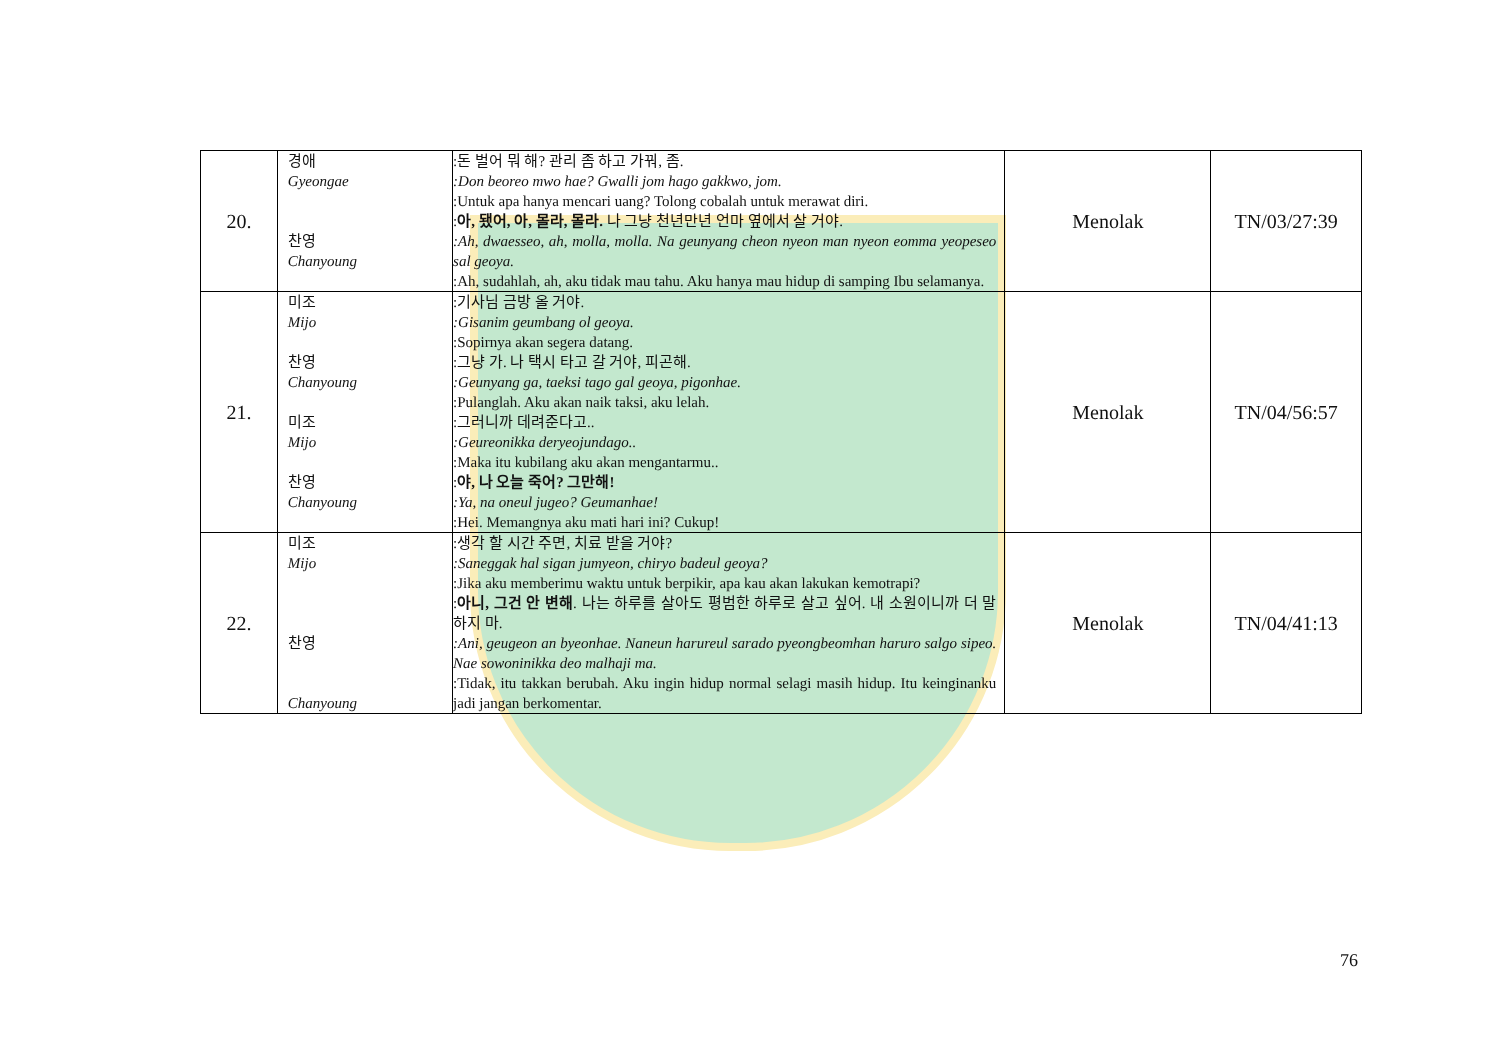| 20. | 경애 Gyeongae 찬영 Chanyoung | :돈 벌어 뭐 해? 관리 좀 하고 가꿔, 좀. :Don beoreo mwo hae? Gwalli jom hago gakkwo, jom. :Untuk apa hanya mencari uang? Tolong cobalah untuk merawat diri. : 아, 됐어, 아, 몰라, 몰라. 나 그냥 천년만년 언마 옆에서 살 거야. :Ah, dwaesseo, ah, molla, molla. Na geunyang cheon nyeon man nyeon eomma yeopeseo sal geoya. :Ah, sudahlah, ah, aku tidak mau tahu. Aku hanya mau hidup di samping Ibu selamanya. | Menolak | TN/03/27:39 |
| 21. | 미조 Mijo 찬영 Chanyoung 미조 Mijo 찬영 Chanyoung | :기사님 금방 올 거야. :Gisanim geumbang ol geoya. :Sopirnya akan segera datang. :그냥 가. 나 택시 타고 갈 거야, 피곤해. :Geunyang ga, taeksi tago gal geoya, pigonhae. :Pulanglah. Aku akan naik taksi, aku lelah. :그러니까 데려준다고.. :Geureonikka deryeojundago.. :Maka itu kubilang aku akan mengantarmu.. : 야, 나 오늘 죽어? 그만해! :Ya, na oneul jugeo? Geumanhae! :Hei. Memangnya aku mati hari ini? Cukup! | Menolak | TN/04/56:57 |
| 22. | 미조 Mijo 찬영 Chanyoung | :생각 할 시간 주면, 치료 받을 거야? :Saneggak hal sigan jumyeon, chiryo badeul geoya? :Jika aku memberimu waktu untuk berpikir, apa kau akan lakukan kemotrapi? : 아니, 그건 안 변해 . 나는 하루를 살아도 평범한 하루로 살고 싶어. 내 소원이니까 더 말하지 마. :Ani, geugeon an byeonhae. Naneun harureul sarado pyeongbeomhan haruro salgo sipeo. Nae sowoninikka deo malhaji ma. :Tidak, itu takkan berubah. Aku ingin hidup normal selagi masih hidup. Itu keinginanku jadi jangan berkomentar. | Menolak | TN/04/41:13 |
76